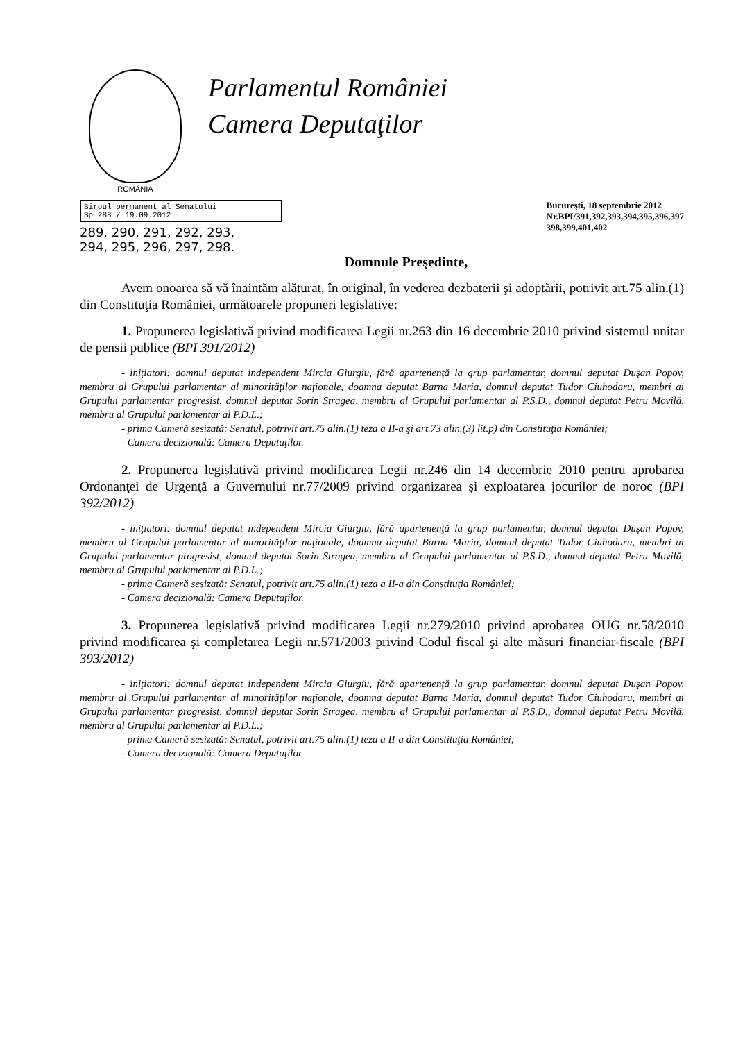ROMÂNIA
Parlamentul României
Camera Deputaţilor
Biroul permanent al Senatului
Bp 288 / 19.09.2012
289, 290, 291, 292, 293,
294, 295, 296, 297, 298.
Bucureşti, 18 septembrie 2012
Nr.BPI/391,392,393,394,395,396,397
398,399,401,402
Domnule Preşedinte,
Avem onoarea să vă înaintăm alăturat, în original, în vederea dezbaterii şi adoptării, potrivit art.75 alin.(1) din Constituţia României, următoarele propuneri legislative:
1. Propunerea legislativă privind modificarea Legii nr.263 din 16 decembrie 2010 privind sistemul unitar de pensii publice (BPI 391/2012)
- iniţiatori: domnul deputat independent Mircia Giurgiu, fără apartenenţă la grup parlamentar, domnul deputat Duşan Popov, membru al Grupului parlamentar al minorităţilor naţionale, doamna deputat Barna Maria, domnul deputat Tudor Ciuhodaru, membri ai Grupului parlamentar progresist, domnul deputat Sorin Stragea, membru al Grupului parlamentar al P.S.D., domnul deputat Petru Movilă, membru al Grupului parlamentar al P.D.L.;
- prima Cameră sesizată: Senatul, potrivit art.75 alin.(1) teza a II-a şi art.73 alin.(3) lit.p) din Constituţia României;
- Camera decizională: Camera Deputaţilor.
2. Propunerea legislativă privind modificarea Legii nr.246 din 14 decembrie 2010 pentru aprobarea Ordonanţei de Urgenţă a Guvernului nr.77/2009 privind organizarea şi exploatarea jocurilor de noroc (BPI 392/2012)
- iniţiatori: domnul deputat independent Mircia Giurgiu, fără apartenenţă la grup parlamentar, domnul deputat Duşan Popov, membru al Grupului parlamentar al minorităţilor naţionale, doamna deputat Barna Maria, domnul deputat Tudor Ciuhodaru, membri ai Grupului parlamentar progresist, domnul deputat Sorin Stragea, membru al Grupului parlamentar al P.S.D., domnul deputat Petru Movilă, membru al Grupului parlamentar al P.D.L.;
- prima Cameră sesizată: Senatul, potrivit art.75 alin.(1) teza a II-a din Constituţia României;
- Camera decizională: Camera Deputaţilor.
3. Propunerea legislativă privind modificarea Legii nr.279/2010 privind aprobarea OUG nr.58/2010 privind modificarea şi completarea Legii nr.571/2003 privind Codul fiscal şi alte măsuri financiar-fiscale (BPI 393/2012)
- iniţiatori: domnul deputat independent Mircia Giurgiu, fără apartenenţă la grup parlamentar, domnul deputat Duşan Popov, membru al Grupului parlamentar al minorităţilor naţionale, doamna deputat Barna Maria, domnul deputat Tudor Ciuhodaru, membri ai Grupului parlamentar progresist, domnul deputat Sorin Stragea, membru al Grupului parlamentar al P.S.D., domnul deputat Petru Movilă, membru al Grupului parlamentar al P.D.L.;
- prima Cameră sesizată: Senatul, potrivit art.75 alin.(1) teza a II-a din Constituţia României;
- Camera decizională: Camera Deputaţilor.